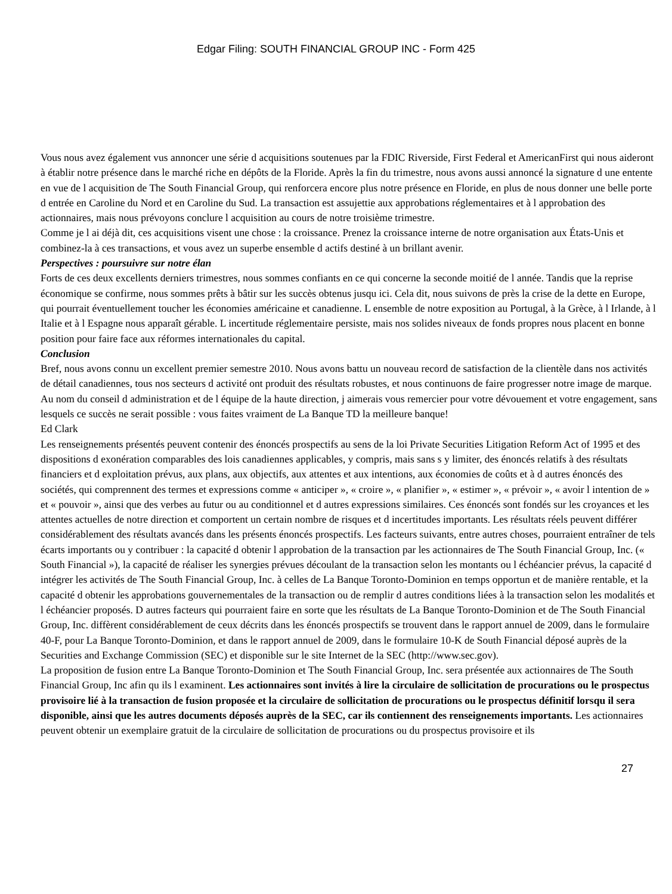Edgar Filing: SOUTH FINANCIAL GROUP INC - Form 425
Vous nous avez également vus annoncer une série d acquisitions soutenues par la FDIC Riverside, First Federal et AmericanFirst qui nous aideront à établir notre présence dans le marché riche en dépôts de la Floride. Après la fin du trimestre, nous avons aussi annoncé la signature d une entente en vue de l acquisition de The South Financial Group, qui renforcera encore plus notre présence en Floride, en plus de nous donner une belle porte d entrée en Caroline du Nord et en Caroline du Sud. La transaction est assujettie aux approbations réglementaires et à l approbation des actionnaires, mais nous prévoyons conclure l acquisition au cours de notre troisième trimestre.
Comme je l ai déjà dit, ces acquisitions visent une chose : la croissance. Prenez la croissance interne de notre organisation aux États-Unis et combinez-la à ces transactions, et vous avez un superbe ensemble d actifs destiné à un brillant avenir.
Perspectives : poursuivre sur notre élan
Forts de ces deux excellents derniers trimestres, nous sommes confiants en ce qui concerne la seconde moitié de l année. Tandis que la reprise économique se confirme, nous sommes prêts à bâtir sur les succès obtenus jusqu ici. Cela dit, nous suivons de près la crise de la dette en Europe, qui pourrait éventuellement toucher les économies américaine et canadienne. L ensemble de notre exposition au Portugal, à la Grèce, à l Irlande, à l Italie et à l Espagne nous apparaît gérable. L incertitude réglementaire persiste, mais nos solides niveaux de fonds propres nous placent en bonne position pour faire face aux réformes internationales du capital.
Conclusion
Bref, nous avons connu un excellent premier semestre 2010. Nous avons battu un nouveau record de satisfaction de la clientèle dans nos activités de détail canadiennes, tous nos secteurs d activité ont produit des résultats robustes, et nous continuons de faire progresser notre image de marque. Au nom du conseil d administration et de l équipe de la haute direction, j aimerais vous remercier pour votre dévouement et votre engagement, sans lesquels ce succès ne serait possible : vous faites vraiment de La Banque TD la meilleure banque!
Ed Clark
Les renseignements présentés peuvent contenir des énoncés prospectifs au sens de la loi Private Securities Litigation Reform Act of 1995 et des dispositions d exonération comparables des lois canadiennes applicables, y compris, mais sans s y limiter, des énoncés relatifs à des résultats financiers et d exploitation prévus, aux plans, aux objectifs, aux attentes et aux intentions, aux économies de coûts et à d autres énoncés des sociétés, qui comprennent des termes et expressions comme « anticiper », « croire », « planifier », « estimer », « prévoir », « avoir l intention de » et « pouvoir », ainsi que des verbes au futur ou au conditionnel et d autres expressions similaires. Ces énoncés sont fondés sur les croyances et les attentes actuelles de notre direction et comportent un certain nombre de risques et d incertitudes importants. Les résultats réels peuvent différer considérablement des résultats avancés dans les présents énoncés prospectifs. Les facteurs suivants, entre autres choses, pourraient entraîner de tels écarts importants ou y contribuer : la capacité d obtenir l approbation de la transaction par les actionnaires de The South Financial Group, Inc. (« South Financial »), la capacité de réaliser les synergies prévues découlant de la transaction selon les montants ou l échéancier prévus, la capacité d intégrer les activités de The South Financial Group, Inc. à celles de La Banque Toronto-Dominion en temps opportun et de manière rentable, et la capacité d obtenir les approbations gouvernementales de la transaction ou de remplir d autres conditions liées à la transaction selon les modalités et l échéancier proposés. D autres facteurs qui pourraient faire en sorte que les résultats de La Banque Toronto-Dominion et de The South Financial Group, Inc. diffèrent considérablement de ceux décrits dans les énoncés prospectifs se trouvent dans le rapport annuel de 2009, dans le formulaire 40-F, pour La Banque Toronto-Dominion, et dans le rapport annuel de 2009, dans le formulaire 10-K de South Financial déposé auprès de la Securities and Exchange Commission (SEC) et disponible sur le site Internet de la SEC (http://www.sec.gov).
La proposition de fusion entre La Banque Toronto-Dominion et The South Financial Group, Inc. sera présentée aux actionnaires de The South Financial Group, Inc afin qu ils l examinent. Les actionnaires sont invités à lire la circulaire de sollicitation de procurations ou le prospectus provisoire lié à la transaction de fusion proposée et la circulaire de sollicitation de procurations ou le prospectus définitif lorsqu il sera disponible, ainsi que les autres documents déposés auprès de la SEC, car ils contiennent des renseignements importants. Les actionnaires peuvent obtenir un exemplaire gratuit de la circulaire de sollicitation de procurations ou du prospectus provisoire et ils
27